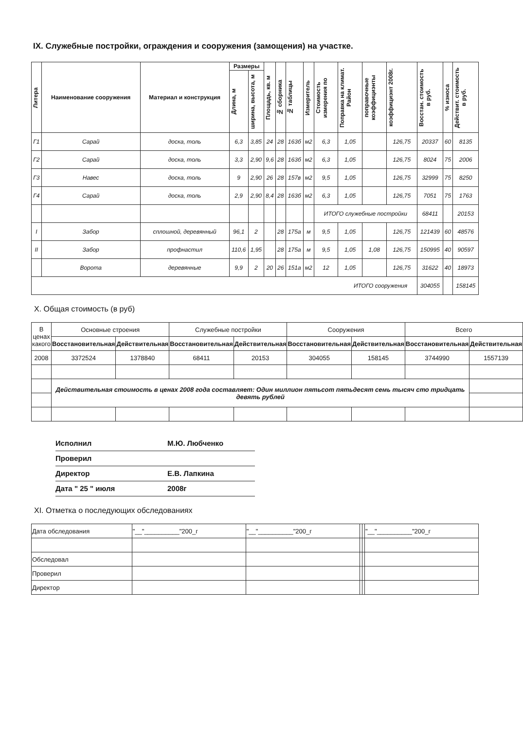IX. Служебные постройки, ограждения и сооружения (замощения) на участке.
| Литера | Наименование сооружения | Материал и конструкция | Размеры | | Площадь, кв. м | № сборника | № таблицы | Измеритель | Стоимость измерения по | Поправка на климат. Район | поправочные коэффициэнты | коэффициэнт 2008г. | Восстан. стоимость в руб. | % износа | Действит. стоимость в руб. |
| --- | --- | --- | --- | --- | --- | --- | --- | --- | --- | --- | --- | --- | --- | --- | --- |
| | | | Длина, м | ширина, высота, м | | | | | | | | | | | |
| Г1 | Сарай | доска, толь | 6,3 | 3,85 | 24 | 28 | 163б | м2 | 6,3 | 1,05 | | 126,75 | 20337 | 60 | 8135 |
| Г2 | Сарай | доска, толь | 3,3 | 2,90 | 9,6 | 28 | 163б | м2 | 6,3 | 1,05 | | 126,75 | 8024 | 75 | 2006 |
| Г3 | Навес | доска, толь | 9 | 2,90 | 26 | 28 | 157в | м2 | 9,5 | 1,05 | | 126,75 | 32999 | 75 | 8250 |
| Г4 | Сарай | доска, толь | 2,9 | 2,90 | 8,4 | 28 | 163б | м2 | 6,3 | 1,05 | | 126,75 | 7051 | 75 | 1763 |
| | | | | | | | | | ИТОГО служебные постройки | | | | 68411 | | 20153 |
| I | Забор | сплошной, деревянный | 96,1 | 2 | | 28 | 175а | м | 9,5 | 1,05 | | 126,75 | 121439 | 60 | 48576 |
| II | Забор | профнастил | 110,6 | 1,95 | | 28 | 175а | м | 9,5 | 1,05 | 1,08 | 126,75 | 150995 | 40 | 90597 |
| | Ворота | деревянные | 9,9 | 2 | 20 | 26 | 151а | м2 | 12 | 1,05 | | 126,75 | 31622 | 40 | 18973 |
| ИТОГО сооружения | | | | | | | | | | | | | 304055 | | 158145 |
X. Общая стоимость (в руб)
| В ценах какого | Основные строения | | Служебные постройки | | Сооружения | | Всего | |
| --- | --- | --- | --- | --- | --- | --- | --- | --- |
| | Восстановительная | Действительная | Восстановительная | Действительная | Восстановительная | Действительная | Восстановительная | Действительная |
| 2008 | 3372524 | 1378840 | 68411 | 20153 | 304055 | 158145 | 3744990 | 1557139 |
| | Действительная стоимость в ценах 2008 года составляет: Один миллион пятьсот пятьдесят семь тысяч сто тридцать девять рублей | | | | | | | |
Исполнил М.Ю. Любченко
Проверил
Директор Е.В. Лапкина
Дата " 25 " июля 2008г
XI. Отметка о последующих обследованиях
| Дата обследования | "__"__________"200_г | "__"__________"200_г | | | "__"__________"200_г |
| Обследовал | | | | | |
| Проверил | | | | | |
| Директор | | | | | |